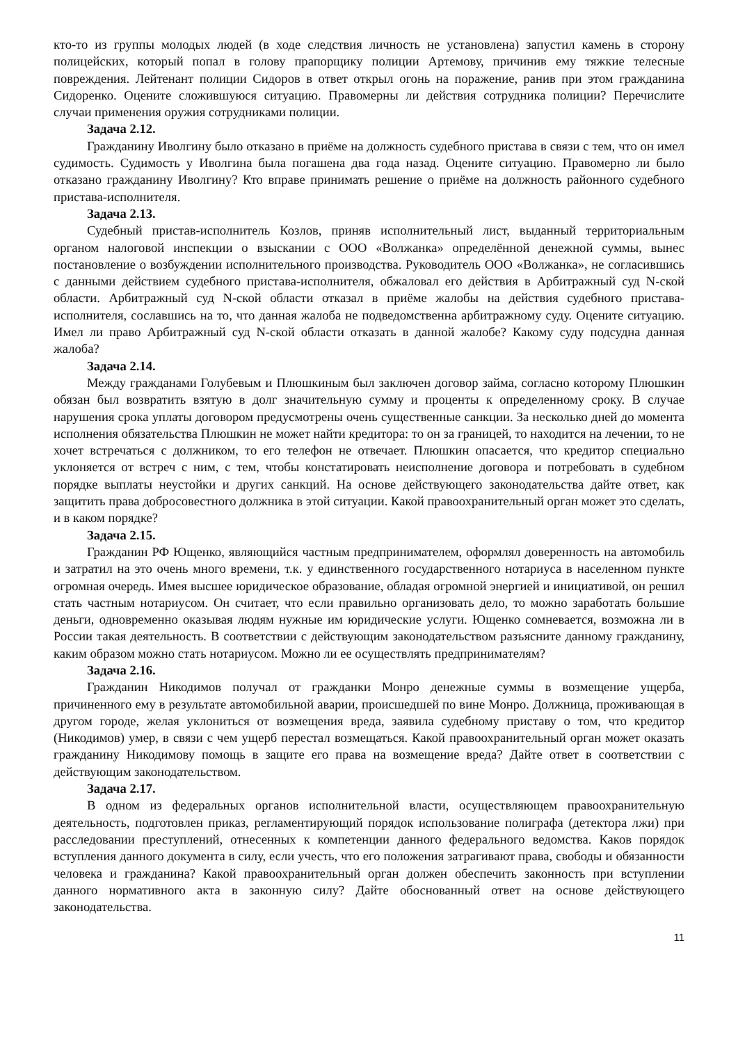кто-то из группы молодых людей (в ходе следствия личность не установлена) запустил камень в сторону полицейских, который попал в голову прапорщику полиции Артемову, причинив ему тяжкие телесные повреждения. Лейтенант полиции Сидоров в ответ открыл огонь на поражение, ранив при этом гражданина Сидоренко. Оцените сложившуюся ситуацию. Правомерны ли действия сотрудника полиции? Перечислите случаи применения оружия сотрудниками полиции.
Задача 2.12.
Гражданину Иволгину было отказано в приёме на должность судебного пристава в связи с тем, что он имел судимость. Судимость у Иволгина была погашена два года назад. Оцените ситуацию. Правомерно ли было отказано гражданину Иволгину? Кто вправе принимать решение о приёме на должность районного судебного пристава-исполнителя.
Задача 2.13.
Судебный пристав-исполнитель Козлов, приняв исполнительный лист, выданный территориальным органом налоговой инспекции о взыскании с ООО «Волжанка» определённой денежной суммы, вынес постановление о возбуждении исполнительного производства. Руководитель ООО «Волжанка», не согласившись с данными действием судебного пристава-исполнителя, обжаловал его действия в Арбитражный суд N-ской области. Арбитражный суд N-ской области отказал в приёме жалобы на действия судебного пристава-исполнителя, сославшись на то, что данная жалоба не подведомственна арбитражному суду. Оцените ситуацию. Имел ли право Арбитражный суд N-ской области отказать в данной жалобе? Какому суду подсудна данная жалоба?
Задача 2.14.
Между гражданами Голубевым и Плюшкиным был заключен договор займа, согласно которому Плюшкин обязан был возвратить взятую в долг значительную сумму и проценты к определенному сроку. В случае нарушения срока уплаты договором предусмотрены очень существенные санкции. За несколько дней до момента исполнения обязательства Плюшкин не может найти кредитора: то он за границей, то находится на лечении, то не хочет встречаться с должником, то его телефон не отвечает. Плюшкин опасается, что кредитор специально уклоняется от встреч с ним, с тем, чтобы констатировать неисполнение договора и потребовать в судебном порядке выплаты неустойки и других санкций. На основе действующего законодательства дайте ответ, как защитить права добросовестного должника в этой ситуации. Какой правоохранительный орган может это сделать, и в каком порядке?
Задача 2.15.
Гражданин РФ Ющенко, являющийся частным предпринимателем, оформлял доверенность на автомобиль и затратил на это очень много времени, т.к. у единственного государственного нотариуса в населенном пункте огромная очередь. Имея высшее юридическое образование, обладая огромной энергией и инициативой, он решил стать частным нотариусом. Он считает, что если правильно организовать дело, то можно заработать большие деньги, одновременно оказывая людям нужные им юридические услуги. Ющенко сомневается, возможна ли в России такая деятельность. В соответствии с действующим законодательством разъясните данному гражданину, каким образом можно стать нотариусом. Можно ли ее осуществлять предпринимателям?
Задача 2.16.
Гражданин Никодимов получал от гражданки Монро денежные суммы в возмещение ущерба, причиненного ему в результате автомобильной аварии, происшедшей по вине Монро. Должница, проживающая в другом городе, желая уклониться от возмещения вреда, заявила судебному приставу о том, что кредитор (Никодимов) умер, в связи с чем ущерб перестал возмещаться. Какой правоохранительный орган может оказать гражданину Никодимову помощь в защите его права на возмещение вреда? Дайте ответ в соответствии с действующим законодательством.
Задача 2.17.
В одном из федеральных органов исполнительной власти, осуществляющем правоохранительную деятельность, подготовлен приказ, регламентирующий порядок использование полиграфа (детектора лжи) при расследовании преступлений, отнесенных к компетенции данного федерального ведомства. Каков порядок вступления данного документа в силу, если учесть, что его положения затрагивают права, свободы и обязанности человека и гражданина? Какой правоохранительный орган должен обеспечить законность при вступлении данного нормативного акта в законную силу? Дайте обоснованный ответ на основе действующего законодательства.
11